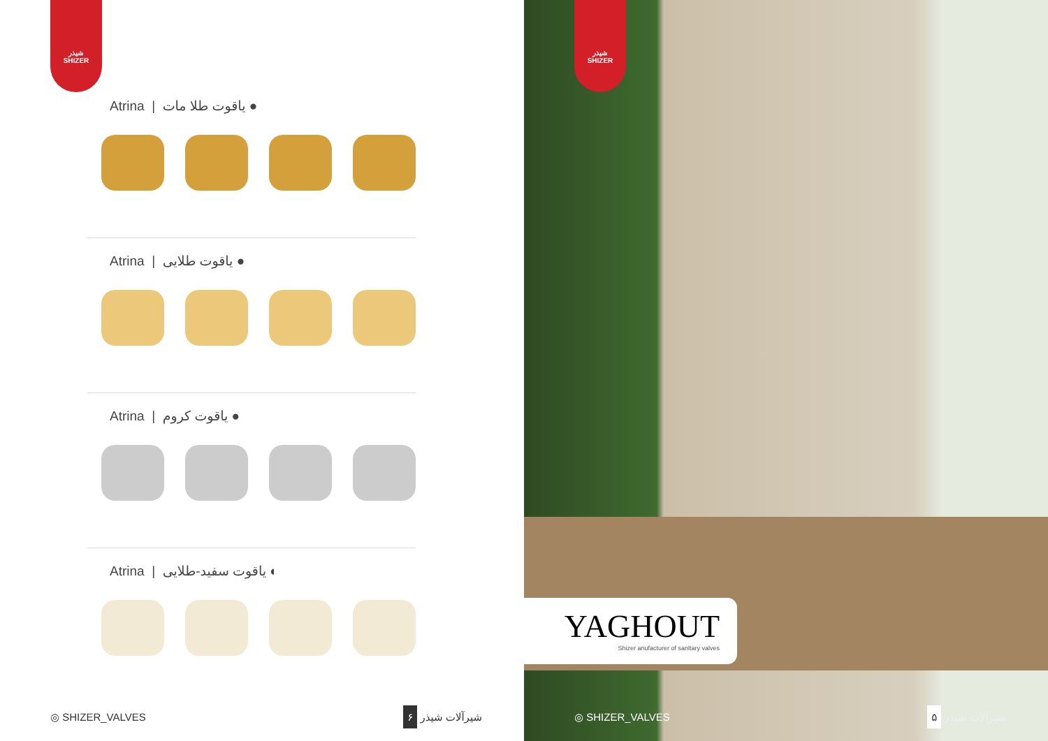شیذر
SHIZER
Atrina | یاقوت طلا مات ●
Atrina | یاقوت طلایی ●
Atrina | یاقوت کروم ●
Atrina | یاقوت سفید-طلایی ◐
◎ SHIZER_VALVES شیرآلات شیذر ۶
شیذر
SHIZER
YAGHOUT
Shizer anufacturer of sanltary valves
◎ SHIZER_VALVES شیرآلات شیذر ۵